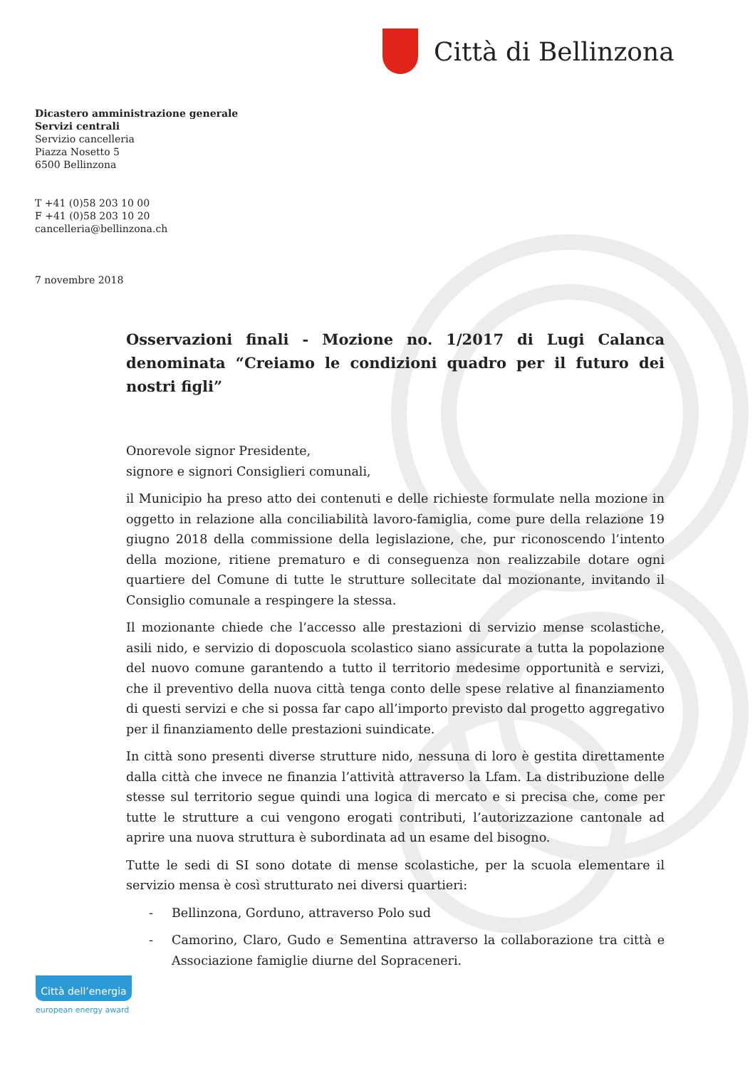Città di Bellinzona
Dicastero amministrazione generale
Servizi centrali
Servizio cancelleria
Piazza Nosetto 5
6500 Bellinzona
T +41 (0)58 203 10 00
F +41 (0)58 203 10 20
cancelleria@bellinzona.ch
7 novembre 2018
Osservazioni finali - Mozione no. 1/2017 di Lugi Calanca denominata “Creiamo le condizioni quadro per il futuro dei nostri figli”
Onorevole signor Presidente,
signore e signori Consiglieri comunali,
il Municipio ha preso atto dei contenuti e delle richieste formulate nella mozione in oggetto in relazione alla conciliabilità lavoro-famiglia, come pure della relazione 19 giugno 2018 della commissione della legislazione, che, pur riconoscendo l’intento della mozione, ritiene prematuro e di conseguenza non realizzabile dotare ogni quartiere del Comune di tutte le strutture sollecitate dal mozionante, invitando il Consiglio comunale a respingere la stessa.
Il mozionante chiede che l’accesso alle prestazioni di servizio mense scolastiche, asili nido, e servizio di doposcuola scolastico siano assicurate a tutta la popolazione del nuovo comune garantendo a tutto il territorio medesime opportunità e servizi, che il preventivo della nuova città tenga conto delle spese relative al finanziamento di questi servizi e che si possa far capo all’importo previsto dal progetto aggregativo per il finanziamento delle prestazioni suindicate.
In città sono presenti diverse strutture nido, nessuna di loro è gestita direttamente dalla città che invece ne finanzia l’attività attraverso la Lfam. La distribuzione delle stesse sul territorio segue quindi una logica di mercato e si precisa che, come per tutte le strutture a cui vengono erogati contributi, l’autorizzazione cantonale ad aprire una nuova struttura è subordinata ad un esame del bisogno.
Tutte le sedi di SI sono dotate di mense scolastiche, per la scuola elementare il servizio mensa è così strutturato nei diversi quartieri:
- Bellinzona, Gorduno, attraverso Polo sud
- Camorino, Claro, Gudo e Sementina attraverso la collaborazione tra città e Associazione famiglie diurne del Sopraceneri.
Città dell’energia
european energy award